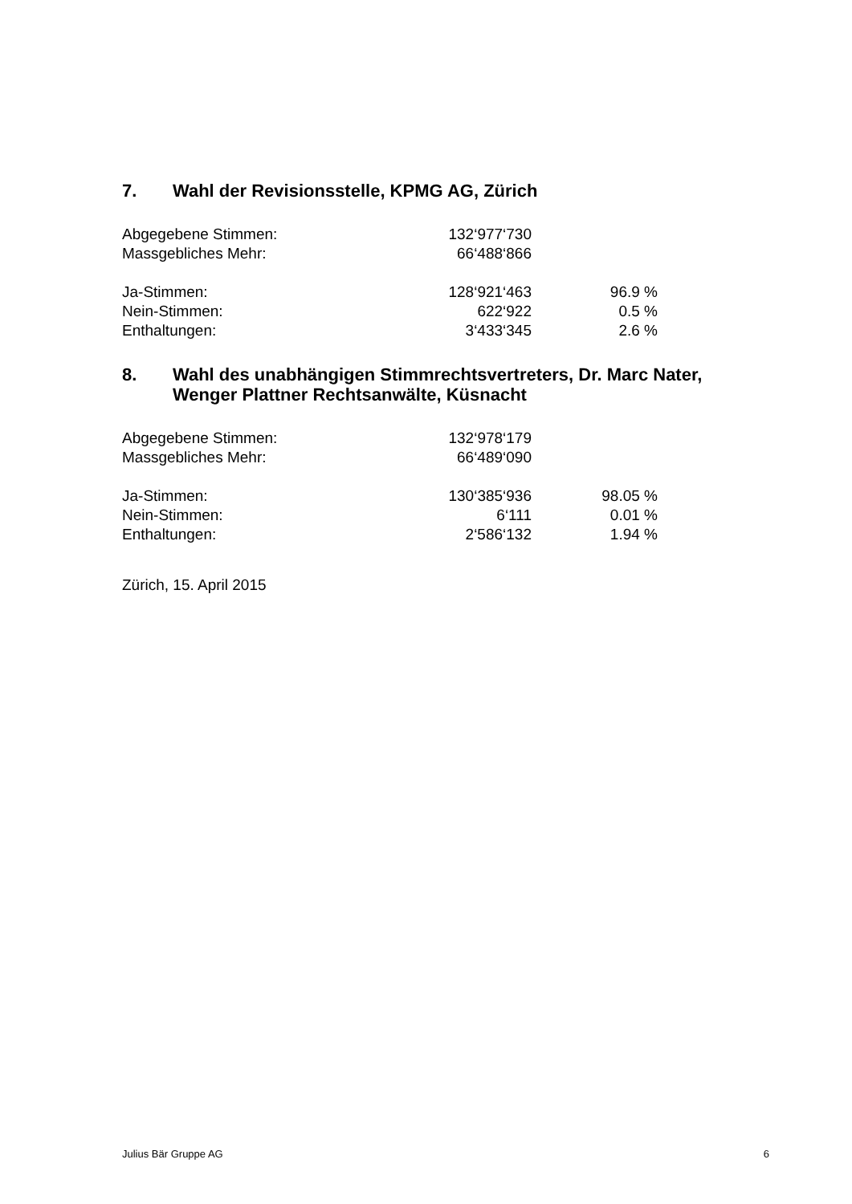7. Wahl der Revisionsstelle, KPMG AG, Zürich
| Abgegebene Stimmen: | 132‘977‘730 | |
| Massgebliches Mehr: | 66‘488‘866 | |
| Ja-Stimmen: | 128‘921‘463 | 96.9 % |
| Nein-Stimmen: | 622‘922 | 0.5 % |
| Enthaltungen: | 3‘433‘345 | 2.6 % |
8. Wahl des unabhängigen Stimmrechtsvertreters, Dr. Marc Nater, Wenger Plattner Rechtsanwälte, Küsnacht
| Abgegebene Stimmen: | 132‘978‘179 | |
| Massgebliches Mehr: | 66‘489‘090 | |
| Ja-Stimmen: | 130‘385‘936 | 98.05 % |
| Nein-Stimmen: | 6‘111 | 0.01 % |
| Enthaltungen: | 2‘586‘132 | 1.94 % |
Zürich, 15. April 2015
Julius Bär Gruppe AG 6